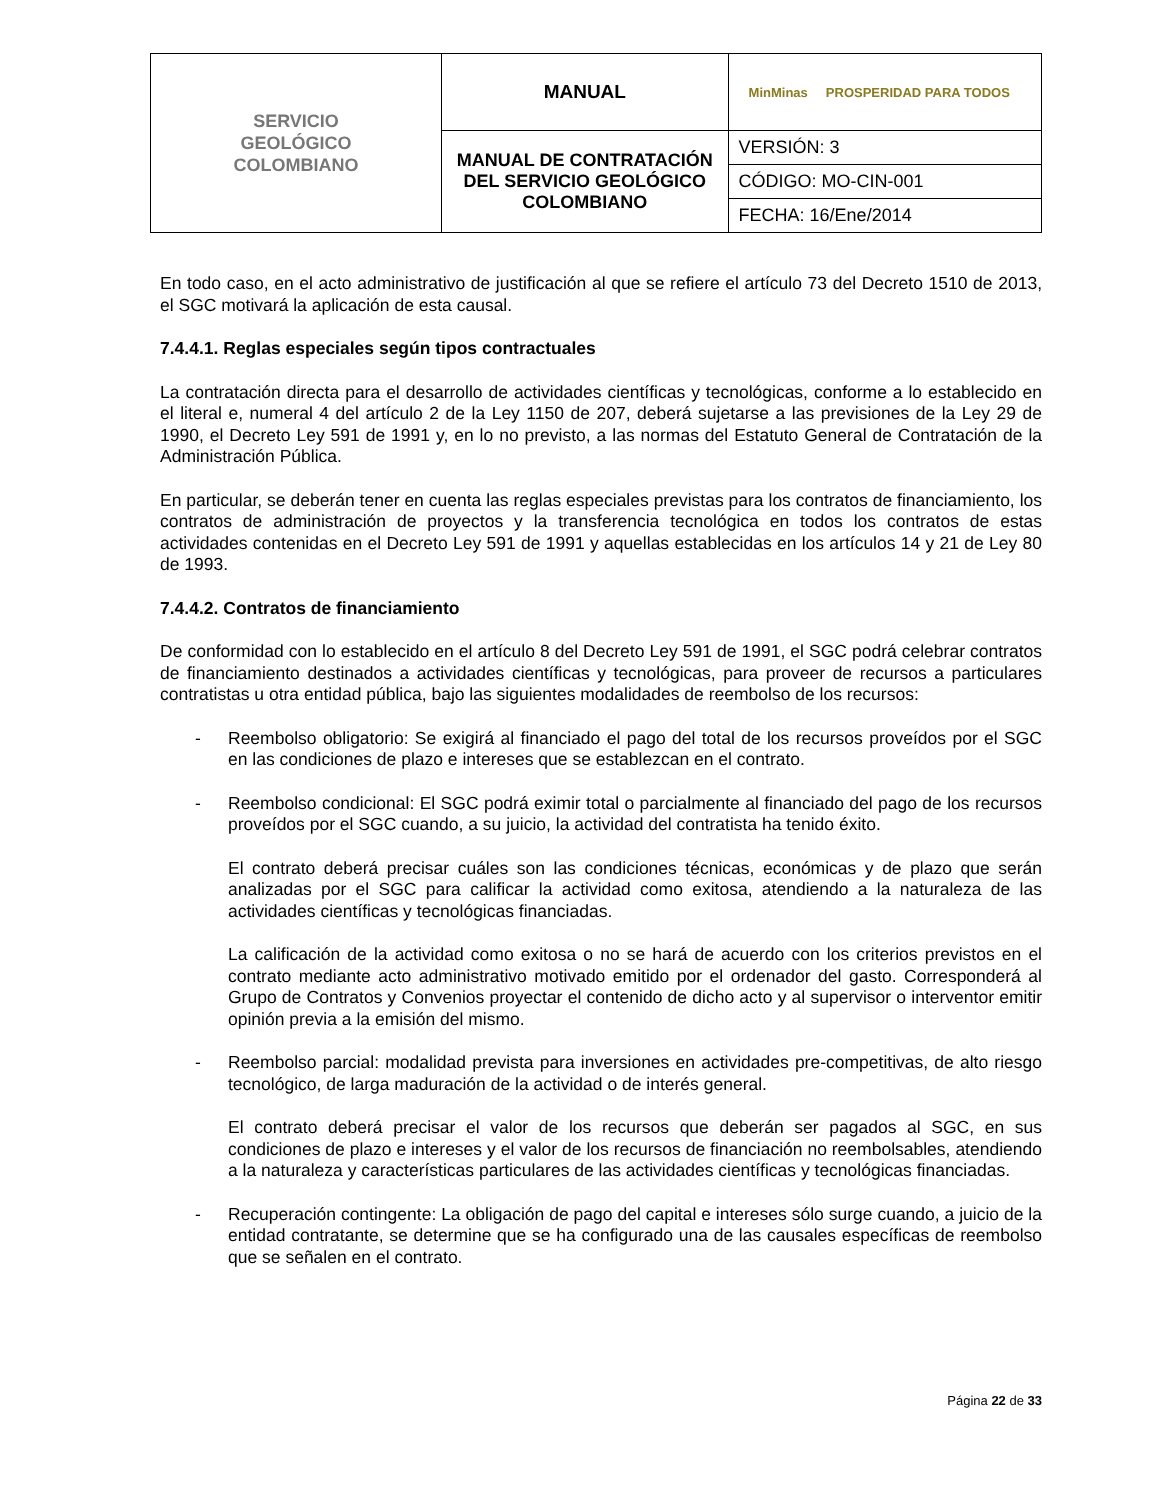| SERVICIO GEOLÓGICO COLOMBIANO | MANUAL | MinMinas PROSPERIDAD PARA TODOS |
| | MANUAL DE CONTRATACIÓN DEL SERVICIO GEOLÓGICO COLOMBIANO | VERSIÓN: 3 |
| | | CÓDIGO: MO-CIN-001 |
| | | FECHA: 16/Ene/2014 |
En todo caso, en el acto administrativo de justificación al que se refiere el artículo 73 del Decreto 1510 de 2013, el SGC motivará la aplicación de esta causal.
7.4.4.1. Reglas especiales según tipos contractuales
La contratación directa para el desarrollo de actividades científicas y tecnológicas, conforme a lo establecido en el literal e, numeral 4 del artículo 2 de la Ley 1150 de 207, deberá sujetarse a las previsiones de la Ley 29 de 1990, el Decreto Ley 591 de 1991 y, en lo no previsto, a las normas del Estatuto General de Contratación de la Administración Pública.
En particular, se deberán tener en cuenta las reglas especiales previstas para los contratos de financiamiento, los contratos de administración de proyectos y la transferencia tecnológica en todos los contratos de estas actividades contenidas en el Decreto Ley 591 de 1991 y aquellas establecidas en los artículos 14 y 21 de Ley 80 de 1993.
7.4.4.2. Contratos de financiamiento
De conformidad con lo establecido en el artículo 8 del Decreto Ley 591 de 1991, el SGC podrá celebrar contratos de financiamiento destinados a actividades científicas y tecnológicas, para proveer de recursos a particulares contratistas u otra entidad pública, bajo las siguientes modalidades de reembolso de los recursos:
- Reembolso obligatorio: Se exigirá al financiado el pago del total de los recursos proveídos por el SGC en las condiciones de plazo e intereses que se establezcan en el contrato.
- Reembolso condicional: El SGC podrá eximir total o parcialmente al financiado del pago de los recursos proveídos por el SGC cuando, a su juicio, la actividad del contratista ha tenido éxito.
El contrato deberá precisar cuáles son las condiciones técnicas, económicas y de plazo que serán analizadas por el SGC para calificar la actividad como exitosa, atendiendo a la naturaleza de las actividades científicas y tecnológicas financiadas.
La calificación de la actividad como exitosa o no se hará de acuerdo con los criterios previstos en el contrato mediante acto administrativo motivado emitido por el ordenador del gasto. Corresponderá al Grupo de Contratos y Convenios proyectar el contenido de dicho acto y al supervisor o interventor emitir opinión previa a la emisión del mismo.
- Reembolso parcial: modalidad prevista para inversiones en actividades pre-competitivas, de alto riesgo tecnológico, de larga maduración de la actividad o de interés general.
El contrato deberá precisar el valor de los recursos que deberán ser pagados al SGC, en sus condiciones de plazo e intereses y el valor de los recursos de financiación no reembolsables, atendiendo a la naturaleza y características particulares de las actividades científicas y tecnológicas financiadas.
- Recuperación contingente: La obligación de pago del capital e intereses sólo surge cuando, a juicio de la entidad contratante, se determine que se ha configurado una de las causales específicas de reembolso que se señalen en el contrato.
Página 22 de 33